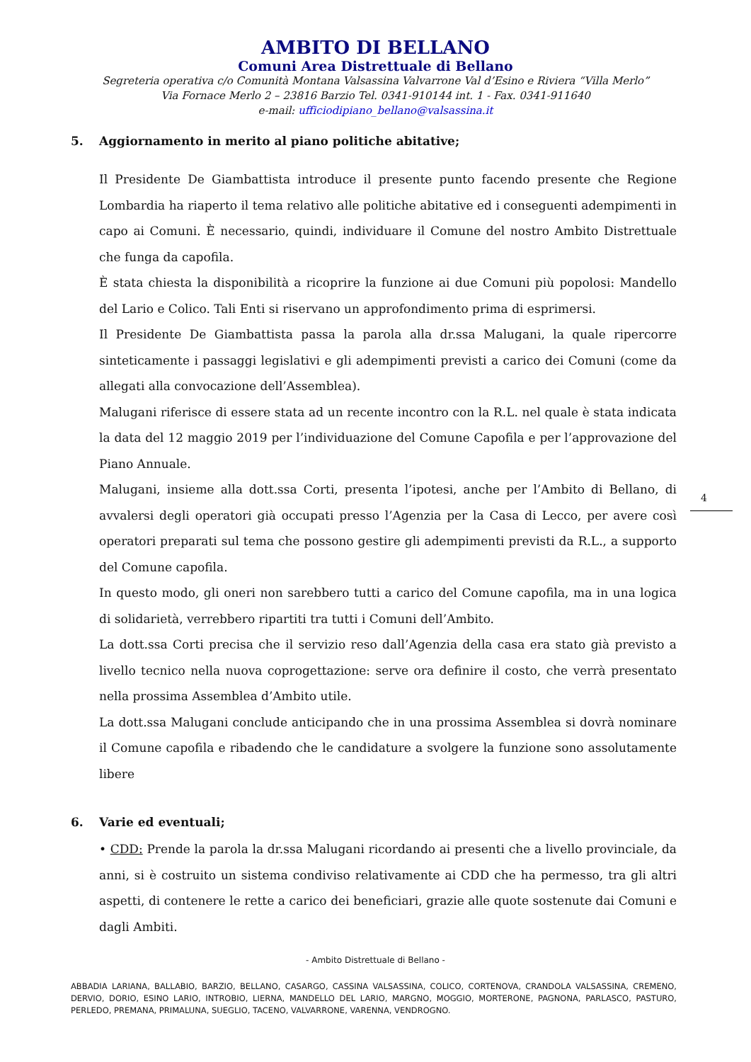AMBITO DI BELLANO
Comuni Area Distrettuale di Bellano
Segreteria operativa c/o Comunità Montana Valsassina Valvarrone Val d’Esino e Riviera “Villa Merlo”
Via Fornace Merlo 2 – 23816 Barzio Tel. 0341-910144 int. 1 - Fax. 0341-911640
e-mail: ufficiodipiano_bellano@valsassina.it
5. Aggiornamento in merito al piano politiche abitative;
Il Presidente De Giambattista introduce il presente punto facendo presente che Regione Lombardia ha riaperto il tema relativo alle politiche abitative ed i conseguenti adempimenti in capo ai Comuni. È necessario, quindi, individuare il Comune del nostro Ambito Distrettuale che funga da capofila.
È stata chiesta la disponibilità a ricoprire la funzione ai due Comuni più popolosi: Mandello del Lario e Colico. Tali Enti si riservano un approfondimento prima di esprimersi.
Il Presidente De Giambattista passa la parola alla dr.ssa Malugani, la quale ripercorre sinteticamente i passaggi legislativi e gli adempimenti previsti a carico dei Comuni (come da allegati alla convocazione dell’Assemblea).
Malugani riferisce di essere stata ad un recente incontro con la R.L. nel quale è stata indicata la data del 12 maggio 2019 per l’individuazione del Comune Capofila e per l’approvazione del Piano Annuale.
Malugani, insieme alla dott.ssa Corti, presenta l’ipotesi, anche per l’Ambito di Bellano, di avvalersi degli operatori già occupati presso l’Agenzia per la Casa di Lecco, per avere così operatori preparati sul tema che possono gestire gli adempimenti previsti da R.L., a supporto del Comune capofila.
In questo modo, gli oneri non sarebbero tutti a carico del Comune capofila, ma in una logica di solidarietà, verrebbero ripartiti tra tutti i Comuni dell’Ambito.
La dott.ssa Corti precisa che il servizio reso dall’Agenzia della casa era stato già previsto a livello tecnico nella nuova coprogettazione: serve ora definire il costo, che verrà presentato nella prossima Assemblea d’Ambito utile.
La dott.ssa Malugani conclude anticipando che in una prossima Assemblea si dovrà nominare il Comune capofila e ribadendo che le candidature a svolgere la funzione sono assolutamente libere
6. Varie ed eventuali;
• CDD: Prende la parola la dr.ssa Malugani ricordando ai presenti che a livello provinciale, da anni, si è costruito un sistema condiviso relativamente ai CDD che ha permesso, tra gli altri aspetti, di contenere le rette a carico dei beneficiari, grazie alle quote sostenute dai Comuni e dagli Ambiti.
4
- Ambito Distrettuale di Bellano -
ABBADIA LARIANA, BALLABIO, BARZIO, BELLANO, CASARGO, CASSINA VALSASSINA, COLICO, CORTENOVA, CRANDOLA VALSASSINA, CREMENO, DERVIO, DORIO, ESINO LARIO, INTROBIO, LIERNA, MANDELLO DEL LARIO, MARGNO, MOGGIO, MORTERONE, PAGNONA, PARLASCO, PASTURO, PERLEDO, PREMANA, PRIMALUNA, SUEGLIO, TACENO, VALVARRONE, VARENNA, VENDROGNO.